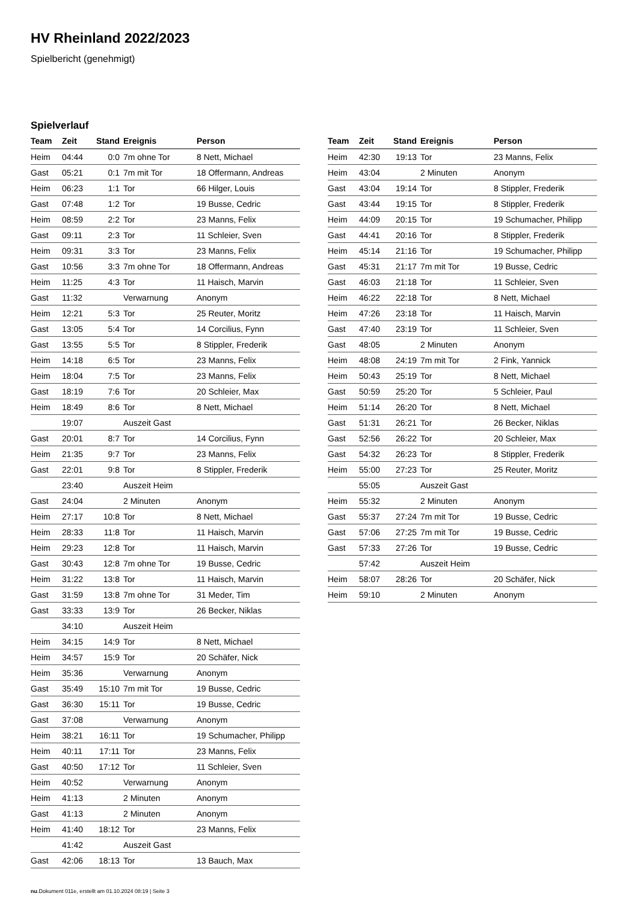HV Rheinland 2022/2023
Spielbericht (genehmigt)
Spielverlauf
| Team | Zeit | Stand | Ereignis | Person |
| --- | --- | --- | --- | --- |
| Heim | 04:44 | 0:0 | 7m ohne Tor | 8 Nett, Michael |
| Gast | 05:21 | 0:1 | 7m mit Tor | 18 Offermann, Andreas |
| Heim | 06:23 | 1:1 | Tor | 66 Hilger, Louis |
| Gast | 07:48 | 1:2 | Tor | 19 Busse, Cedric |
| Heim | 08:59 | 2:2 | Tor | 23 Manns, Felix |
| Gast | 09:11 | 2:3 | Tor | 11 Schleier, Sven |
| Heim | 09:31 | 3:3 | Tor | 23 Manns, Felix |
| Gast | 10:56 | 3:3 | 7m ohne Tor | 18 Offermann, Andreas |
| Heim | 11:25 | 4:3 | Tor | 11 Haisch, Marvin |
| Gast | 11:32 | | Verwarnung | Anonym |
| Heim | 12:21 | 5:3 | Tor | 25 Reuter, Moritz |
| Gast | 13:05 | 5:4 | Tor | 14 Corcilius, Fynn |
| Gast | 13:55 | 5:5 | Tor | 8 Stippler, Frederik |
| Heim | 14:18 | 6:5 | Tor | 23 Manns, Felix |
| Heim | 18:04 | 7:5 | Tor | 23 Manns, Felix |
| Gast | 18:19 | 7:6 | Tor | 20 Schleier, Max |
| Heim | 18:49 | 8:6 | Tor | 8 Nett, Michael |
| | 19:07 | | Auszeit Gast | |
| Gast | 20:01 | 8:7 | Tor | 14 Corcilius, Fynn |
| Heim | 21:35 | 9:7 | Tor | 23 Manns, Felix |
| Gast | 22:01 | 9:8 | Tor | 8 Stippler, Frederik |
| | 23:40 | | Auszeit Heim | |
| Gast | 24:04 | | 2 Minuten | Anonym |
| Heim | 27:17 | 10:8 | Tor | 8 Nett, Michael |
| Heim | 28:33 | 11:8 | Tor | 11 Haisch, Marvin |
| Heim | 29:23 | 12:8 | Tor | 11 Haisch, Marvin |
| Gast | 30:43 | 12:8 | 7m ohne Tor | 19 Busse, Cedric |
| Heim | 31:22 | 13:8 | Tor | 11 Haisch, Marvin |
| Gast | 31:59 | 13:8 | 7m ohne Tor | 31 Meder, Tim |
| Gast | 33:33 | 13:9 | Tor | 26 Becker, Niklas |
| | 34:10 | | Auszeit Heim | |
| Heim | 34:15 | 14:9 | Tor | 8 Nett, Michael |
| Heim | 34:57 | 15:9 | Tor | 20 Schäfer, Nick |
| Heim | 35:36 | | Verwarnung | Anonym |
| Gast | 35:49 | 15:10 | 7m mit Tor | 19 Busse, Cedric |
| Gast | 36:30 | 15:11 | Tor | 19 Busse, Cedric |
| Gast | 37:08 | | Verwarnung | Anonym |
| Heim | 38:21 | 16:11 | Tor | 19 Schumacher, Philipp |
| Heim | 40:11 | 17:11 | Tor | 23 Manns, Felix |
| Gast | 40:50 | 17:12 | Tor | 11 Schleier, Sven |
| Heim | 40:52 | | Verwarnung | Anonym |
| Heim | 41:13 | | 2 Minuten | Anonym |
| Gast | 41:13 | | 2 Minuten | Anonym |
| Heim | 41:40 | 18:12 | Tor | 23 Manns, Felix |
| | 41:42 | | Auszeit Gast | |
| Gast | 42:06 | 18:13 | Tor | 13 Bauch, Max |
| Team | Zeit | Stand | Ereignis | Person |
| --- | --- | --- | --- | --- |
| Heim | 42:30 | 19:13 | Tor | 23 Manns, Felix |
| Heim | 43:04 | | 2 Minuten | Anonym |
| Gast | 43:04 | 19:14 | Tor | 8 Stippler, Frederik |
| Gast | 43:44 | 19:15 | Tor | 8 Stippler, Frederik |
| Heim | 44:09 | 20:15 | Tor | 19 Schumacher, Philipp |
| Gast | 44:41 | 20:16 | Tor | 8 Stippler, Frederik |
| Heim | 45:14 | 21:16 | Tor | 19 Schumacher, Philipp |
| Gast | 45:31 | 21:17 | 7m mit Tor | 19 Busse, Cedric |
| Gast | 46:03 | 21:18 | Tor | 11 Schleier, Sven |
| Heim | 46:22 | 22:18 | Tor | 8 Nett, Michael |
| Heim | 47:26 | 23:18 | Tor | 11 Haisch, Marvin |
| Gast | 47:40 | 23:19 | Tor | 11 Schleier, Sven |
| Gast | 48:05 | | 2 Minuten | Anonym |
| Heim | 48:08 | 24:19 | 7m mit Tor | 2 Fink, Yannick |
| Heim | 50:43 | 25:19 | Tor | 8 Nett, Michael |
| Gast | 50:59 | 25:20 | Tor | 5 Schleier, Paul |
| Heim | 51:14 | 26:20 | Tor | 8 Nett, Michael |
| Gast | 51:31 | 26:21 | Tor | 26 Becker, Niklas |
| Gast | 52:56 | 26:22 | Tor | 20 Schleier, Max |
| Gast | 54:32 | 26:23 | Tor | 8 Stippler, Frederik |
| Heim | 55:00 | 27:23 | Tor | 25 Reuter, Moritz |
| | 55:05 | | Auszeit Gast | |
| Heim | 55:32 | | 2 Minuten | Anonym |
| Gast | 55:37 | 27:24 | 7m mit Tor | 19 Busse, Cedric |
| Gast | 57:06 | 27:25 | 7m mit Tor | 19 Busse, Cedric |
| Gast | 57:33 | 27:26 | Tor | 19 Busse, Cedric |
| | 57:42 | | Auszeit Heim | |
| Heim | 58:07 | 28:26 | Tor | 20 Schäfer, Nick |
| Heim | 59:10 | | 2 Minuten | Anonym |
nu.Dokument 011e, erstellt am 01.10.2024 08:19 | Seite 3